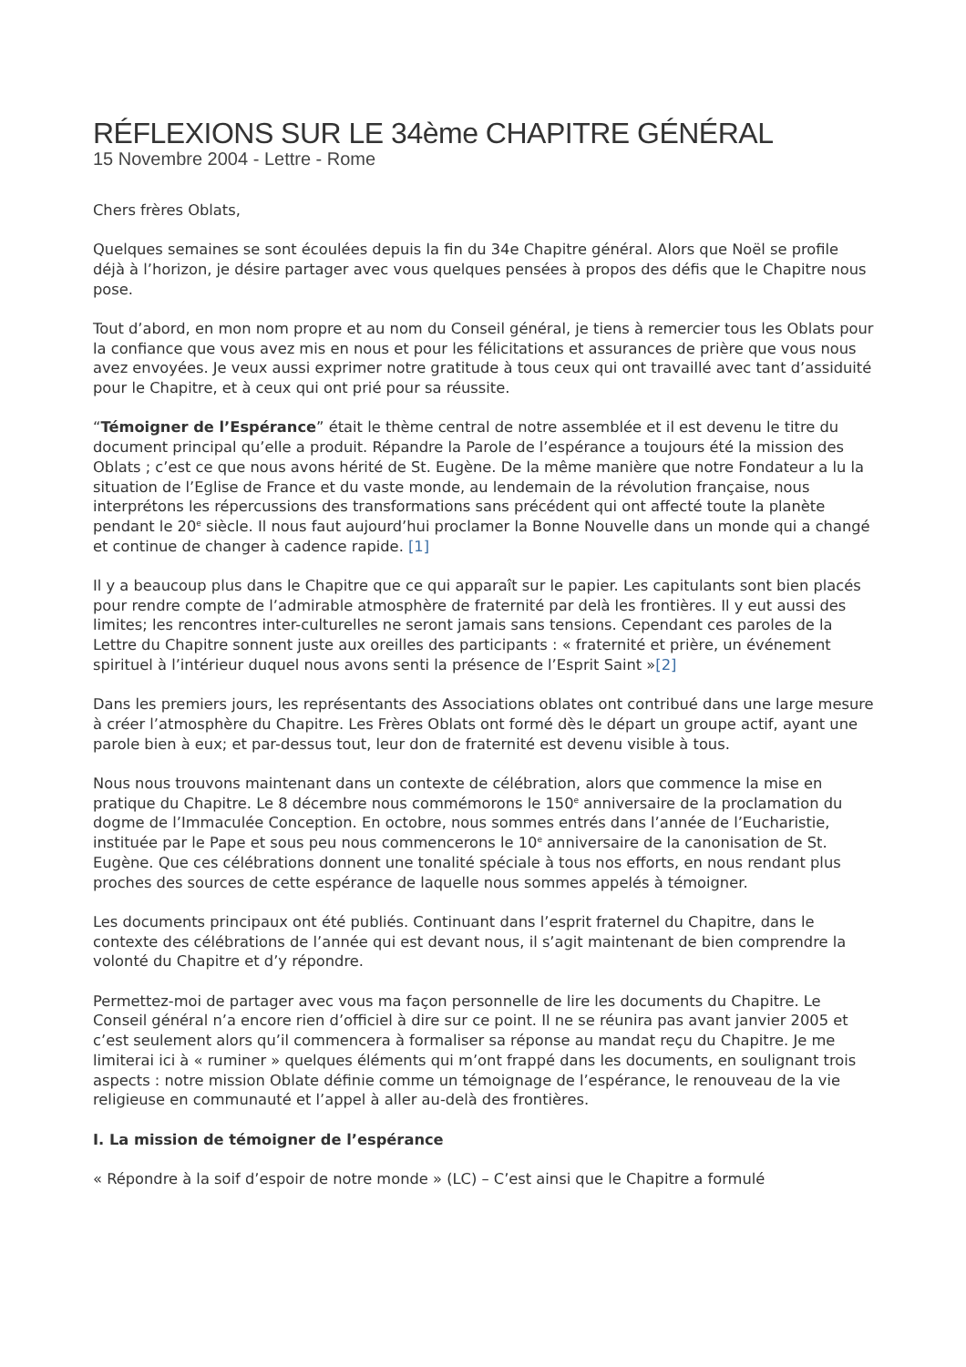RÉFLEXIONS SUR LE 34ème CHAPITRE GÉNÉRAL
15 Novembre 2004 - Lettre - Rome
Chers frères Oblats,
Quelques semaines se sont écoulées depuis la fin du 34e Chapitre général. Alors que Noël se profile déjà à l’horizon, je désire partager avec vous quelques pensées à propos des défis que le Chapitre nous pose.
Tout d’abord, en mon nom propre et au nom du Conseil général, je tiens à remercier tous les Oblats pour la confiance que vous avez mis en nous et pour les félicitations et assurances de prière que vous nous avez envoyées. Je veux aussi exprimer notre gratitude à tous ceux qui ont travaillé avec tant d’assiduité pour le Chapitre, et à ceux qui ont prié pour sa réussite.
“Témoigner de l’Espérance” était le thème central de notre assemblée et il est devenu le titre du document principal qu’elle a produit. Répandre la Parole de l’espérance a toujours été la mission des Oblats ; c’est ce que nous avons hérité de St. Eugène. De la même manière que notre Fondateur a lu la situation de l’Eglise de France et du vaste monde, au lendemain de la révolution française, nous interprétons les répercussions des transformations sans précédent qui ont affecté toute la planète pendant le 20<sup>e</sup> siècle. Il nous faut aujourd’hui proclamer la Bonne Nouvelle dans un monde qui a changé et continue de changer à cadence rapide. [1]
Il y a beaucoup plus dans le Chapitre que ce qui apparaît sur le papier. Les capitulants sont bien placés pour rendre compte de l’admirable atmosphère de fraternité par delà les frontières. Il y eut aussi des limites; les rencontres inter-culturelles ne seront jamais sans tensions. Cependant ces paroles de la Lettre du Chapitre sonnent juste aux oreilles des participants : « fraternité et prière, un événement spirituel à l’intérieur duquel nous avons senti la présence de l’Esprit Saint »[2]
Dans les premiers jours, les représentants des Associations oblates ont contribué dans une large mesure à créer l’atmosphère du Chapitre. Les Frères Oblats ont formé dès le départ un groupe actif, ayant une parole bien à eux; et par-dessus tout, leur don de fraternité est devenu visible à tous.
Nous nous trouvons maintenant dans un contexte de célébration, alors que commence la mise en pratique du Chapitre. Le 8 décembre nous commémorons le 150<sup>e</sup> anniversaire de la proclamation du dogme de l’Immaculée Conception. En octobre, nous sommes entrés dans l’année de l’Eucharistie, instituée par le Pape et sous peu nous commencerons le 10<sup>e</sup> anniversaire de la canonisation de St. Eugène. Que ces célébrations donnent une tonalité spéciale à tous nos efforts, en nous rendant plus proches des sources de cette espérance de laquelle nous sommes appelés à témoigner.
Les documents principaux ont été publiés. Continuant dans l’esprit fraternel du Chapitre, dans le contexte des célébrations de l’année qui est devant nous, il s’agit maintenant de bien comprendre la volonté du Chapitre et d’y répondre.
Permettez-moi de partager avec vous ma façon personnelle de lire les documents du Chapitre. Le Conseil général n’a encore rien d’officiel à dire sur ce point. Il ne se réunira pas avant janvier 2005 et c’est seulement alors qu’il commencera à formaliser sa réponse au mandat reçu du Chapitre. Je me limiterai ici à « ruminer » quelques éléments qui m’ont frappé dans les documents, en soulignant trois aspects : notre mission Oblate définie comme un témoignage de l’espérance, le renouveau de la vie religieuse en communauté et l’appel à aller au-delà des frontières.
I. La mission de témoigner de l’espérance
« Répondre à la soif d’espoir de notre monde » (LC) – C’est ainsi que le Chapitre a formulé